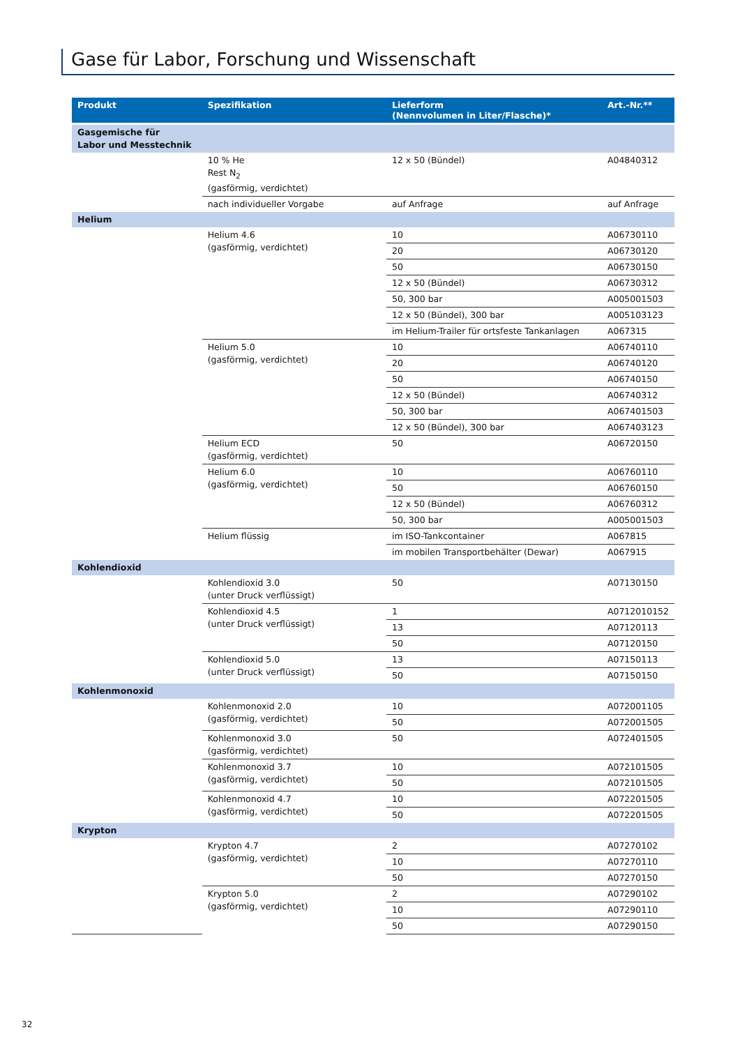Gase für Labor, Forschung und Wissenschaft
| Produkt | Spezifikation | Lieferform (Nennvolumen in Liter/Flasche)* | Art.-Nr.** |
| --- | --- | --- | --- |
| Gasgemische für Labor und Messtechnik | | | |
| | 10 % He Rest N<sub>2</sub> (gasförmig, verdichtet) | 12 x 50 (Bündel) | A04840312 |
| | nach individueller Vorgabe | auf Anfrage | auf Anfrage |
| Helium | | | |
| | Helium 4.6 (gasförmig, verdichtet) | 10 | A06730110 |
| | | 20 | A06730120 |
| | | 50 | A06730150 |
| | | 12 x 50 (Bündel) | A06730312 |
| | | 50, 300 bar | A005001503 |
| | | 12 x 50 (Bündel), 300 bar | A005103123 |
| | | im Helium-Trailer für ortsfeste Tankanlagen | A067315 |
| | Helium 5.0 (gasförmig, verdichtet) | 10 | A06740110 |
| | | 20 | A06740120 |
| | | 50 | A06740150 |
| | | 12 x 50 (Bündel) | A06740312 |
| | | 50, 300 bar | A067401503 |
| | | 12 x 50 (Bündel), 300 bar | A067403123 |
| | Helium ECD (gasförmig, verdichtet) | 50 | A06720150 |
| | Helium 6.0 (gasförmig, verdichtet) | 10 | A06760110 |
| | | 50 | A06760150 |
| | | 12 x 50 (Bündel) | A06760312 |
| | | 50, 300 bar | A005001503 |
| | Helium flüssig | im ISO-Tankcontainer | A067815 |
| | | im mobilen Transportbehälter (Dewar) | A067915 |
| Kohlendioxid | | | |
| | Kohlendioxid 3.0 (unter Druck verflüssigt) | 50 | A07130150 |
| | Kohlendioxid 4.5 (unter Druck verflüssigt) | 1 | A0712010152 |
| | | 13 | A07120113 |
| | | 50 | A07120150 |
| | Kohlendioxid 5.0 (unter Druck verflüssigt) | 13 | A07150113 |
| | | 50 | A07150150 |
| Kohlenmonoxid | | | |
| | Kohlenmonoxid 2.0 (gasförmig, verdichtet) | 10 | A072001105 |
| | | 50 | A072001505 |
| | Kohlenmonoxid 3.0 (gasförmig, verdichtet) | 50 | A072401505 |
| | Kohlenmonoxid 3.7 (gasförmig, verdichtet) | 10 | A072101505 |
| | | 50 | A072101505 |
| | Kohlenmonoxid 4.7 (gasförmig, verdichtet) | 10 | A072201505 |
| | | 50 | A072201505 |
| Krypton | | | |
| | Krypton 4.7 (gasförmig, verdichtet) | 2 | A07270102 |
| | | 10 | A07270110 |
| | | 50 | A07270150 |
| | Krypton 5.0 (gasförmig, verdichtet) | 2 | A07290102 |
| | | 10 | A07290110 |
| | | 50 | A07290150 |
32